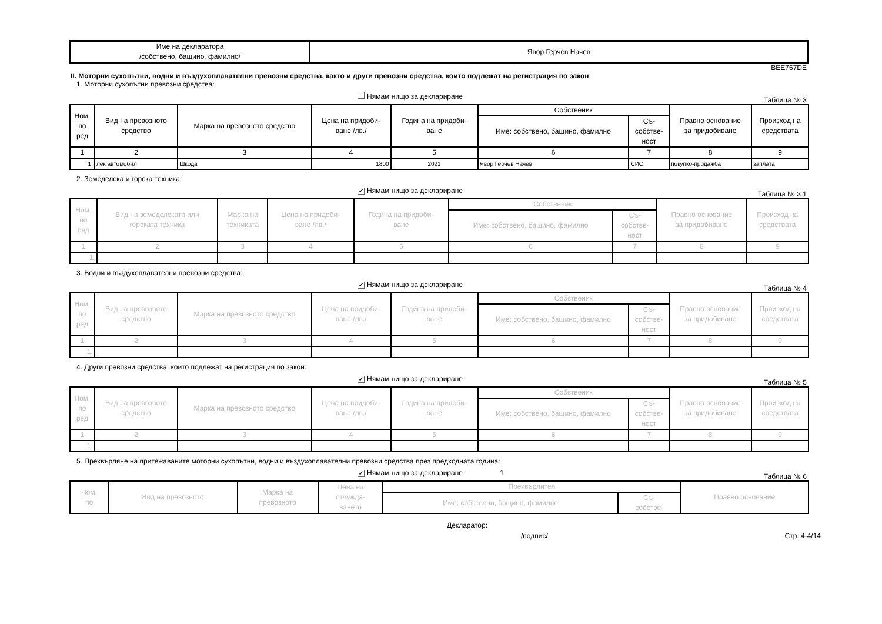| Име на декларатора /собствено, бащино, фамилно/ | Явор Герчев Начев |
BEE767DE
II. Моторни сухопътни, водни и въздухоплавателни превозни средства, както и други превозни средства, които подлежат на регистрация по закон
1. Моторни сухопътни превозни средства:
Нямам нищо за деклариране
Таблица № 3
| Ном. по ред | Вид на превозното средство | Марка на превозното средство | Цена на придоби- ване /лв./ | Година на придоби- ване | Собственик | | Правно основание за придобиване | Произход на средствата |
| --- | --- | --- | --- | --- | --- | --- | --- | --- |
| | | | | | Име: собствено, бащино, фамилно | Съ- собстве- ност | | |
| 1 | 2 | 3 | 4 | 5 | 6 | 7 | 8 | 9 |
| 1. | лек автомобил | Шкода | 1800 | 2021 | Явор Герчев Начев | СИО | покупко-продажба | заплата |
2. Земеделска и горска техника:
✔ Нямам нищо за деклариране
Таблица № 3.1
| Ном. по ред | Вид на земеделската или горската техника | Марка на техниката | Цена на придоби- ване /лв./ | Година на придоби- ване | Собственик | | Правно основание за придобиване | Произход на средствата |
| --- | --- | --- | --- | --- | --- | --- | --- | --- |
| | | | | | Име: собствено, бащино, фамилно | Съ- собстве- ност | | |
| 1 | 2 | 3 | 4 | 5 | 6 | 7 | 8 | 9 |
| 1. | | | | | | | | |
3. Водни и въздухоплавателни превозни средства:
✔ Нямам нищо за деклариране
Таблица № 4
| Ном. по ред | Вид на превозното средство | Марка на превозното средство | Цена на придоби- ване /лв./ | Година на придоби- ване | Собственик | | Правно основание за придобиване | Произход на средствата |
| --- | --- | --- | --- | --- | --- | --- | --- | --- |
| | | | | | Име: собствено, бащино, фамилно | Съ- собстве- ност | | |
| 1 | 2 | 3 | 4 | 5 | 6 | 7 | 8 | 9 |
| 1. | | | | | | | | |
4. Други превозни средства, които подлежат на регистрация по закон:
✔ Нямам нищо за деклариране
Таблица № 5
| Ном. по ред | Вид на превозното средство | Марка на превозното средство | Цена на придоби- ване /лв./ | Година на придоби- ване | Собственик | | Правно основание за придобиване | Произход на средствата |
| --- | --- | --- | --- | --- | --- | --- | --- | --- |
| | | | | | Име: собствено, бащино, фамилно | Съ- собстве- ност | | |
| 1 | 2 | 3 | 4 | 5 | 6 | 7 | 8 | 9 |
| 1. | | | | | | | | |
5. Прехвърляне на притежаваните моторни сухопътни, водни и въздухоплавателни превозни средства през предходната година:
✔ Нямам нищо за деклариране 1
Таблица № 6
| Ном. по | Вид на превозното | Марка на превозното | Цена на отчужда- ването | Прехвърлител | | Правно основание |
| --- | --- | --- | --- | --- | --- | --- |
| | | | | Име: собствено, бащино, фамилно | Съ- собстве- | |
Декларатор:
/подпис/ Стр. 4-4/14